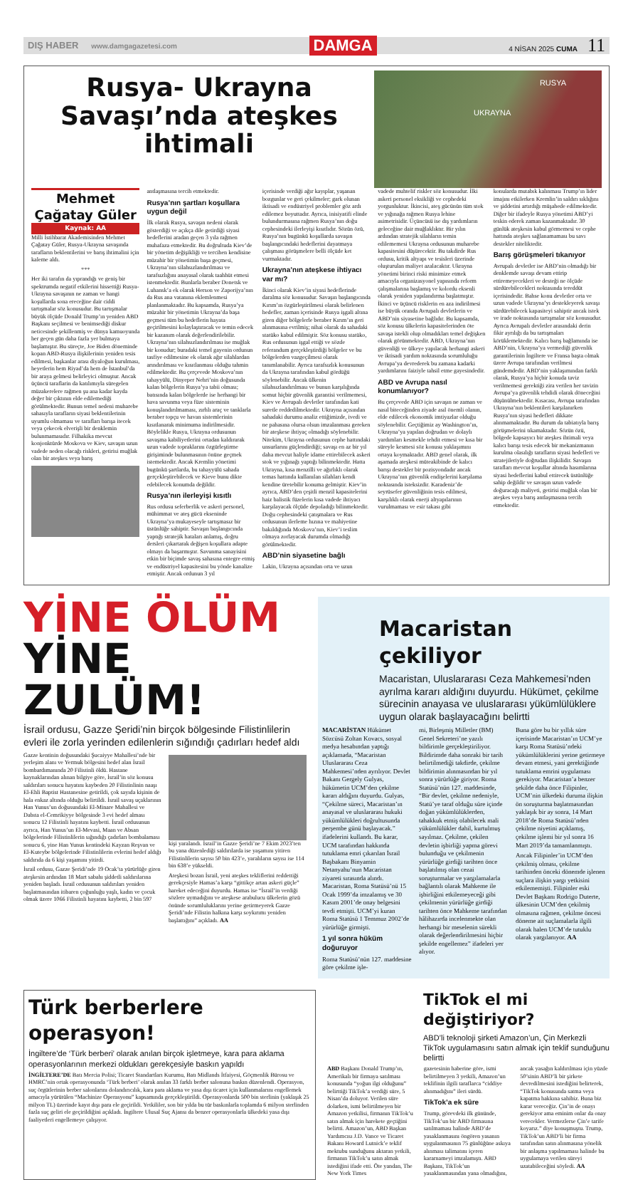DIŞ HABER www.damgagazetesi.com
DAMGA
4 NİSAN 2025 CUMA 11
Rusya- Ukrayna Savaşı’nda ateşkes ihtimali
RUSYA
UKRAYNA
Mehmet Çağatay Güler
Kaynak: AA
Milli İstihbarat Akademisinden Mehmet Çağatay Güler, Rusya-Ukrayna savaşında tarafların beklentilerini ve barış ihtimalini için kaleme aldı.
***
Her iki tarafın da yıprandığı ve geniş bir spektrumda negatif etkilerini hissettiği Rusya-Ukrayna savaşının ne zaman ve hangi koşullarda sona ereceğine dair ciddi tartışmalar söz konusudur. Bu tartışmalar büyük ölçüde Donald Trump’ın yeniden ABD Başkanı seçilmesi ve benimsediği diskur neticesinde şekillenmiş ve dünya kamuoyunda her geçen gün daha fazla yer bulmaya başlamıştır. Bu süreçte, Joe Biden döneminde kopan ABD-Rusya ilişkilerinin yeniden tesis edilmesi, başkanlar arası diyaloğun kurulması, heyetlerin hem Riyad’da hem de İstanbul’da bir araya gelmesi belirleyici olmuştur. Ancak üçüncü taraflarin da katılımıyla süregelen müzakerelere rağmen şu ana kadar kayda değer bir çıktının elde edilemediği görülmektedir. Bunun temel nedeni muharebe sahasıyla tarafların siyasi beklentilerinin uyumlu olmaması ve tarafları barışa itecek veya çekecek elverişli bir denklemin bulunmamasıdır. Filhakika mevcut konjonktürde Moskova ve Kiev, savaşın uzun vadede neden olacağı riskleri, getirisi muğlak olan bir ateşkes veya barış
antlaşmasına tercih etmektedir.
Rusya’nın şartları koşullara uygun değil
İlk olarak Rusya, savaşın nedeni olarak gösterdiği ve açıkça dile getirdiği siyasi hedeflerini aradan geçen 3 yıla rağmen muhafaza etmektedir. Bu doğrultuda Kiev’de bir yönetim değişikliği ve tercihen kendisine müzahir bir yönetimin başa geçmesi, Ukrayna’nın silahsızlandırılması ve tarafsızlığını anayasal olarak taahhüt etmesi istenmektedir. Bunlarla beraber Donetsk ve Luhansk’a ek olarak Herson ve Zaporijya’nın da Rus ana vatanına eklemlenmesi planlanmaktadır. Bu kapsamda, Rusya’ya müzahir bir yönetimin Ukrayna’da başa geçmesi tüm bu hedeflerin hayata geçirilmesini kolaylaştıracak ve temin edecek bir kazanım olarak değerlendirilebilir. Ukrayna’nın silahsızlandırılması ise muğlak bir konudur; buradaki temel gayenin ordunun tasfiye edilmesine ek olarak ağır silahlardan arındırılması ve kısıtlanması olduğu tahmin edilmektedir. Bu çerçevede Moskova’nın tahayyülü, Dinyeper Nehri’nin doğusunda kalan bölgelerin Rusya’ya tabii olması; batısında kalan bölgelerde ise herhangi bir hava savunma veya füze sisteminin konuşlandırılmaması, zırhlı araç ve tanklarla beraber topçu ve havan sistemlerinin kısıtlanarak minimuma indirilmesidir. Böylelikle Rusya, Ukrayna ordusunun savaşma kabiliyetlerini ortadan kaldırarak uzun vadede topraklarını özgürleştirme girişiminde bulunmasının önüne geçmek istemektedir. Ancak Kremlin yönetimi bugünkü şartlarda, bu tahayyülü sahada gerçekleştirebilecek ve Kieve bunu dikte edebilecek konumda değildir.
Rusya’nın ilerleyişi kısıtlı
Rus ordusu seferberlik ve askeri personel, mühimmat ve ateş gücü ekseninde Ukrayna’ya mukayeseyle tartışmasız bir üstünlüğe sahiptir. Savaşın başlangıcında yaptığı stratejik hataları anlamış, doğru dersleri çıkartarak değişen koşullara adapte olmayı da başarmıştır. Savunma sanayisini etkin bir biçimde savaş sahasına entegre etmiş ve endüstriyel kapasitesini bu yönde kanalize etmiştir. Ancak ordunun 3 yıl
içerisinde verdiği ağır kayıplar, yaşanan bozgunlar ve geri çekilmeler; gark olunan iktisadi ve endüstriyel problemler göz ardı edilemez boyuttadır. Ayrıca, inisiyatifi elinde bulundurmasına rağmen Rusya’nın doğu cephesindeki ilerleyişi kısıtlıdır. Sözün özü, Rusya’nın bugünkü koşullarda savaşın başlangıcındaki hedeflerini dayatmaya çalışması görüşmelere belli ölçüde ket vurmaktadır.
Ukrayna’nın ateşkese ihtiyacı var mı?
İkinci olarak Kiev’in siyasi hedeflerinde daralma söz konusudur. Savaşın başlangıcında Kırım’ın özgürleştirilmesi olarak belirlenen hedefler, zaman içerisinde Rusya işgali altına giren diğer bölgelerle beraber Kırım’ın geri alınmasına evrilmiş; nihai olarak da sahadaki statüko kabul edilmiştir. Söz konusu statüko, Rus ordusunun işgal ettiği ve sözde referandum gerçekleştirdiği bölgeler ve bu bölgelerden vazgeçilmesi olarak tanımlanabilir. Ayrıca tarafsızlık konusunun da Ukrayna tarafından kabul gördüğü söylenebilir. Ancak ülkenin silahsızlandırılması ve bunun karşılığında somut hiçbir güvenlik garantisi verilmemesi, Kiev ve Avrupalı devletler tarafından kati suretle reddedilmektedir. Ukrayna açısından sahadaki durumu analiz ettiğimizde, ivedi ve ne pahasına olursa olsun imzalanması gereken bir ateşkese ihtiyaç olmadığı söylenebilir. Nitekim, Ukrayna ordusunun cephe hattındaki unsurlarını güçlendirdiği; savaşı en az bir yıl daha mevcut haliyle idame ettirebilecek askeri stok ve yığınağı yaptığı bilinmektedir. Hatta Ukrayna, kısa menzilli ve ağırlıklı olarak temas hattında kullanılan silahları kendi kendine üretebilir konuma gelmiştir. Kiev’in ayrıca, ABD’den çeşitli menzil kapasitelerini haiz balistik füzelerin kısa vadede ihtiyacı karşılayacak ölçüde depoladığı bilinmektedir. Doğu cephesindeki çatışmalara ve Rus ordusunun ilerleme hızına ve mahiyetine bakıldığında Moskova’nın, Kiev’i teslim olmaya zorlayacak durumda olmadığı görülmektedir.
ABD’nin siyasetine bağlı
Lakin, Ukrayna açısından orta ve uzun
vadede muhtelif riskler söz konusudur. İlki askeri personel eksikliği ve cephedeki yorgunluktur. İkincisi, ateş gücünün tüm stok ve yığınağa rağmen Rusya lehine asimetrisidir. Üçüncüsü ise dış yardımların geleceğine dair muğlaklıktır. Bir yılın ardından stratejik silahların temin edilememesi Ukrayna ordusunun muharebe kapasitesini düşürecektir. Bu takdirde Rus ordusu, kritik altyapı ve tesisleri üzerinde oluşturulan maliyet azalacaktır. Ukrayna yönetimi birinci riski minimize etmek amacıyla organizasyonel yapısında reform çalışmalarına başlamış ve kolordu eksenli olarak yeniden yapılandırma başlatmıştır. İkinci ve üçüncü risklerin en aza indirilmesi ise büyük oranda Avrupalı devletlerin ve ABD’nin siyasetine bağlıdır. Bu kapsamda, söz konusu ülkelerin kapasitelerinden öte savaşa istekli olup olmadıkları temel değişken olarak görünmektedir. ABD, Ukrayna’nın güvenliği ve ülkeye yapılacak herhangi askeri ve iktisadi yardım noktasında sorumluluğu Avrupa’ya devrederek bu zamana kadarki yardımlarını faiziyle tahsil etme gayesindedir.
ABD ve Avrupa nasıl konumlanıyor?
Bu çerçevede ABD için savaşın ne zaman ve nasıl biteceğinden ziyade asıl önemli olanın, elde edilecek ekonomik imtiyazlar olduğu söylenebilir. Geçtiğimiz ay Washington’ın, Ukrayna’ya yapılan doğrudan ve dolaylı yardımları kesmekle tehdit etmesi ve kısa bir süreyle kesmesi söz konusu yaklaşımını ortaya koymaktadır. ABD genel olarak, ilk aşamada ateşkesi müteakibinde de kalıcı barışı destekler bir pozisyondadır ancak Ukrayna’nın güvenlik endişelerini karşılama noktasında isteksizdir. Karadeniz’de seyrüsefer güvenliğinin tesis edilmesi, karşılıklı olarak enerji altyapılarının vurulmaması ve esir takası gibi
konularda mutabık kalınması Trump’ın lider imajını etkilerken Kremlin’in saldırı sıklığını ve şiddetini artırdığı müşahede edilmektedir. Diğer bir ifadeyle Rusya yönetimi ABD’yi teskin ederek zaman kazanmaktadır. 30 günlük ateşkesin kabul görmemesi ve cephe hattında ateşkes sağlanamaması bu savı destekler niteliktedir.
Barış görüşmeleri tıkanıyor
Avrupalı devletler ise ABD’nin olmadığı bir denklemde savaşı devam ettirip ettiremeyecekleri ve desteği ne ölçüde sürdürebilecekleri noktasında tereddüt içerisindedir. Bahse konu devletler orta ve uzun vadede Ukrayna’yı destekleyerek savaşı sürdürebilecek kapasiteyi sahiptir ancak istek ve irade noktasında tartışmalar söz konusudur. Ayrıca Avrupalı devletler arasındaki derin fikir ayrılığı da bu tartışmaları körüklemektedir. Kalıcı barış bağlamında ise ABD’nin, Ukrayna’ya vermediği güvenlik garantilerinin İngiltere ve Fransa başta olmak üzere Avrupa tarafından verilmesi gündemdedir. ABD’nin yaklaşımından farklı olarak, Rusya’ya hiçbir konuda taviz verilmemesi gerektiği zira verilen her tavizin Avrupa’ya güvenlik tehdidi olarak döneceğini düşünülmektedir. Kısacası, Avrupa tarafından Ukrayna’nın beklentileri karşılanırken Rusya’nın siyasi hedefleri dikkate alınmamaktadır. Bu durum da tabiatıyla barış görüşmelerini tıkamaktadır. Sözün özü, bölgede kapsayıcı bir ateşkes ihtimali veya kalıcı barışı tesis edecek bir mekanizmanın kurulma olasılığı tarafların siyasi hedefleri ve stratejileriyle doğrudan ilişkilidir. Savaşın tarafları mevcut koşullar altında hasımlarına siyasi hedeflerini kabul ettirecek üstünlüğe sahip değildir ve savaşın uzun vadede doğuracağı maliyeti, getirisi muğlak olan bir ateşkes veya barış antlaşmasına tercih etmektedir.
YİNE ÖLÜM
YİNE ZULÜM!
İsrail ordusu, Gazze Şeridi’nin birçok bölgesinde Filistinlilerin evleri ile zorla yerinden edilenlerin sığındığı çadırları hedef aldı
Gazze kentinin doğusundaki Şucaiyye Mahallesi’nde bir yerleşim alanı ve Yermuk bölgesini hedef alan İsrail bombardımanında 20 Filistinli öldü. Hastane kaynaklarından alınan bilgiye göre, İsrail’in söz konusu saldırıları sonucu hayatını kaybeden 20 Filistinlinin naaşı El-Ehli Baptist Hastanesine getirildi, çok sayıda kişinin de hala enkaz altında olduğu belirtildi. İsrail savaş uçaklarının Han Yunus’un doğusundaki El-Minare Mahallesi ve Dabıta el-Cemrikiyye bölgesinde 3 evi hedef alması sonucu 12 Filistinli hayatını kaybetti. İsrail ordusunun ayrıca, Han Yunus’un El-Mevasi, Maan ve Absan bölgelerinde Filistinlilerin sığındığı çadırları bombalaması sonucu 6, yine Han Yunus kentindeki Kayzan Reşvan ve El-Kuteybe bölgelerinde Filistinlilerin evlerini hedef aldığı saldırıda da 6 kişi yaşamını yitirdi.
İsrail ordusu, Gazze Şeridi’nde 19 Ocak’ta yürürlüğe giren ateşkesin ardından 18 Mart sabahı şiddetli saldırılarına yeniden başladı. İsrail ordusunun saldırıları yeniden başlatmasından itibaren çoğunluğu yaşlı, kadın ve çocuk olmak üzere 1066 Filistinli hayatını kaybetti, 2 bin 597
kişi yaralandı. İsrail’in Gazze Şeridi’ne 7 Ekim 2023’ten bu yana düzenlediği saldırılarda ise yaşamını yitiren Filistinlilerin sayısı 50 bin 423’e, yaralıların sayısı ise 114 bin 638’e yükseldi.
Ateşkesi bozan İsrail, yeni ateşkes tekliflerini reddettiği gerekçesiyle Hamas’a karşı “gittikçe artan askeri güçle” hareket edeceğini duyurdu. Hamas ise “İsrail’in verdiği sözlere uymadığını ve ateşkese arabulucu ülkelerin gözü önünde sorumluluklarını yerine getirmeyerek Gazze Şeridi’nde Filistin halkına karşı soykırımı yeniden başlattığını” açıkladı. AA
Macaristan çekiliyor
Macaristan, Uluslararası Ceza Mahkemesi’nden ayrılma kararı aldığını duyurdu. Hükümet, çekilme sürecinin anayasa ve uluslararası yükümlülüklere uygun olarak başlayacağını belirtti
MACARİSTAN Hükümet Sözcüsü Zoltan Kovacs, sosyal medya hesabından yaptığı açıklamada, “Macaristan Uluslararası Ceza Mahkemesi’nden ayrılıyor. Devlet Bakanı Gergely Gulyas, hükümetin UCM’den çekilme kararı aldığını duyurdu. Gulyas, “Çekilme süreci, Macaristan’ın anayasal ve uluslararası hukuki yükümlülükleri doğrultusunda perşembe günü başlayacak.” ifadelerini kullandı. Bu karar, UCM tarafından hakkında tutuklama emri çıkarılan İsrail Başbakanı Binyamin Netanyahu’nun Macaristan ziyareti sırasında alındı. Macaristan, Roma Statüsü’nü 15 Ocak 1999’da imzalamış ve 30 Kasım 2001’de onay belgesini tevdi etmişti. UCM’yi kuran Roma Statüsü 1 Temmuz 2002’de yürürlüğe girmişti.
1 yıl sonra hüküm doğuruyor
Roma Statüsü’nün 127. maddesine göre çekilme işle-
mi, Birleşmiş Milletler (BM) Genel Sekreteri’ne yazılı bildirimle gerçekleştiriliyor. Bildirimde daha sonraki bir tarih belirtilmediği takdirde, çekilme bildirimin alınmasından bir yıl sonra yürürlüğe giriyor. Roma Statüsü’nün 127. maddesinde, “Bir devlet, çekilme nedeniyle, Statü’ye taraf olduğu süre içinde doğan yükümlülüklerden, tahakkuk etmiş olabilecek mali yükümlülükler dahil, kurtulmuş sayılmaz. Çekilme, çekilen devletin işbirliği yapma görevi bulunduğu ve çekilmenin yürürlüğe girdiği tarihten önce başlatılmış olan cezai soruşturmalar ve yargılamalarla bağlantılı olarak Mahkeme ile işbirliğini etkilemeyeceği gibi çekilmenin yürürlüğe girdiği tarihten önce Mahkeme tarafından hâlihazırda incelenmekte olan herhangi bir meselenin sürekli olarak değerlendirilmesini hiçbir şekilde engellemez” ifadeleri yer alıyor.
Buna göre bu bir yıllık süre içerisinde Macaristan’ın UCM’ye karşı Roma Statüsü’ndeki yükümlülüklerini yerine getirmeye devam etmesi, yani gerektiğinde tutuklama emrini uygulaması gerekiyor. Macaristan’a benzer şekilde daha önce Filipinler, UCM’nin ülkedeki duruma ilişkin ön soruşturma başlatmasından yaklaşık bir ay sonra, 14 Mart 2018’de Roma Statüsü’nden çekilme niyetini açıklamış, çekilme işlemi bir yıl sonra 16 Mart 2019’da tamamlanmıştı.
Ancak Filipinler’in UCM’den çekilmiş olması, çekilme tarihinden önceki dönemde işlenen suçlara ilişkin yargı yetkisini etkilememişti. Filipinler eski Devlet Başkanı Rodrigo Duterte, ülkesinin UCM’den çekilmiş olmasına rağmen, çekilme öncesi döneme ait suçlamalarla ilgili olarak halen UCM’de tutuklu olarak yargılanıyor. AA
Türk berberlere operasyon!
İngiltere’de ‘Türk berberi’ olarak anılan birçok işletmeye, kara para aklama operasyonlarının merkezi oldukları gerekçesiyle baskın yapıldı
İNGİLTERE’DE Batı Mercia Polisi; Ticaret Standartları Kurumu, Batı Midlands İtfaiyesi, Göçmenlik Bürosu ve HMRC’nin ortak operasyonunda ‘Türk berberi’ olarak anılan 33 farklı berber salonuna baskın düzenlendi. Operasyon, suç örgütlerinin berber salonlarını dolandırıcılık, kara para aklama ve yasa dışı ticaret için kullanmalarını engellemek amacıyla yürütülen “Machinize Operasyonu” kapsamında gerçekleştirildi. Operasyonlarda 500 bin sterlinin (yaklaşık 25 milyon TL) üzerinde kayıt dışı para ele geçirildi. Yetkililer, son bir yılda bu tür baskınlarla toplamda 6 milyon sterlinden fazla suç geliri ele geçirildiğini açıkladı. İngiltere Ulusal Suç Ajansı da benzer operasyonlarla ülkedeki yasa dışı faaliyetleri engellemeye çalışıyor.
TikTok el mi değiştiriyor?
ABD’li teknoloji şirketi Amazon’un, Çin Merkezli TikTok uygulamasını satın almak için teklif sunduğunu belirtti
ABD Başkanı Donald Trump’ın, Amerikalı bir firmaya satılması konusunda “yoğun ilgi olduğunu” belirttiği TikTok’a verdiği süre, 5 Nisan’da doluyor. Verilen süre dolarken, ismi belirtilmeyen bir Amazon yetkilisi, firmanın TikTok’u satın almak için harekete geçtiğini belirtti. Amazon’un, ABD Başkan Yardımcısı J.D. Vance ve Ticaret Bakanı Howard Lutnick’e teklif mektubu sunduğunu aktaran yetkili, firmanın TikTok’u satın almak istediğini ifade etti. Öte yandan, The New York Times
gazetesinin haberine göre, ismi belirtilmeyen 3 yetkili, Amazon’un teklifinin ilgili taraflarca “ciddiye alınmadığını” ileri sürdü.
TikTok’a ek süre
Trump, görevdeki ilk gününde, TikTok’un bir ABD firmasına satılmaması halinde ABD’de yasaklanmasını öngören yasanın uygulanmasının 75 günlüğüne askıya alınması talimatını içeren kararnameyi imzalamıştı. ABD Başkanı, TikTok’un yasaklanmasından yana olmadığını,
ancak yasağın kaldırılması için yüzde 50’sinin ABD’li bir şirkete devredilmesini istediğini belirterek, “TikTok konusunda satma veya kapatma hakkına sahibiz. Buna biz karar vereceğiz. Çin’in de onayı gerekiyor ama eminim onlar da onay verecekler. Vermezlerse Çin’e tarife koyarız.” diye konuşmuştu. Trump, TikTok’un ABD’li bir firma tarafından satın alınmasına yönelik bir anlaşma yapılmaması halinde bu uygulamaya verilen süreyi uzatabileceğini söyledi. AA